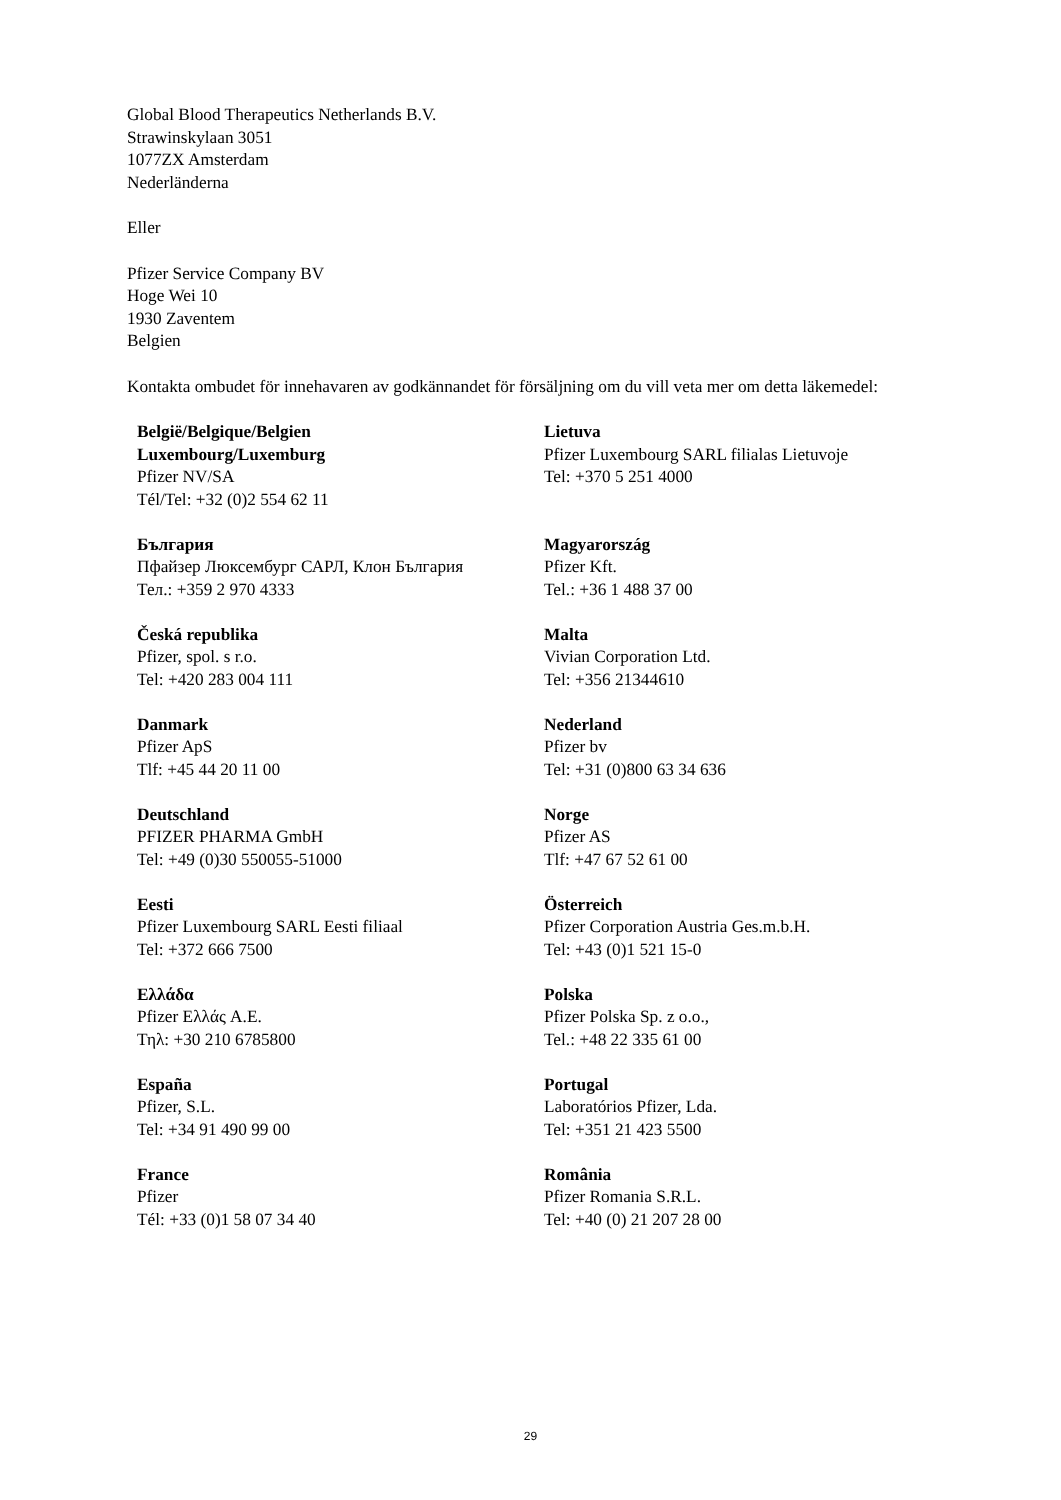Global Blood Therapeutics Netherlands B.V.
Strawinskylaan 3051
1077ZX Amsterdam
Nederländerna
Eller
Pfizer Service Company BV
Hoge Wei 10
1930 Zaventem
Belgien
Kontakta ombudet för innehavaren av godkännandet för försäljning om du vill veta mer om detta läkemedel:
| België/Belgique/Belgien Luxembourg/Luxemburg Pfizer NV/SA Tél/Tel: +32 (0)2 554 62 11 | Lietuva Pfizer Luxembourg SARL filialas Lietuvoje Tel: +370 5 251 4000 |
| България Пфайзер Люксембург САРЛ, Клон България Тел.: +359 2 970 4333 | Magyarország Pfizer Kft. Tel.: +36 1 488 37 00 |
| Česká republika Pfizer, spol. s r.o. Tel: +420 283 004 111 | Malta Vivian Corporation Ltd. Tel: +356 21344610 |
| Danmark Pfizer ApS Tlf: +45 44 20 11 00 | Nederland Pfizer bv Tel: +31 (0)800 63 34 636 |
| Deutschland PFIZER PHARMA GmbH Tel: +49 (0)30 550055-51000 | Norge Pfizer AS Tlf: +47 67 52 61 00 |
| Eesti Pfizer Luxembourg SARL Eesti filiaal Tel: +372 666 7500 | Österreich Pfizer Corporation Austria Ges.m.b.H. Tel: +43 (0)1 521 15-0 |
| Ελλάδα Pfizer Ελλάς A.E. Τηλ: +30 210 6785800 | Polska Pfizer Polska Sp. z o.o., Tel.: +48 22 335 61 00 |
| España Pfizer, S.L. Tel: +34 91 490 99 00 | Portugal Laboratórios Pfizer, Lda. Tel: +351 21 423 5500 |
| France Pfizer Tél: +33 (0)1 58 07 34 40 | România Pfizer Romania S.R.L. Tel: +40 (0) 21 207 28 00 |
29